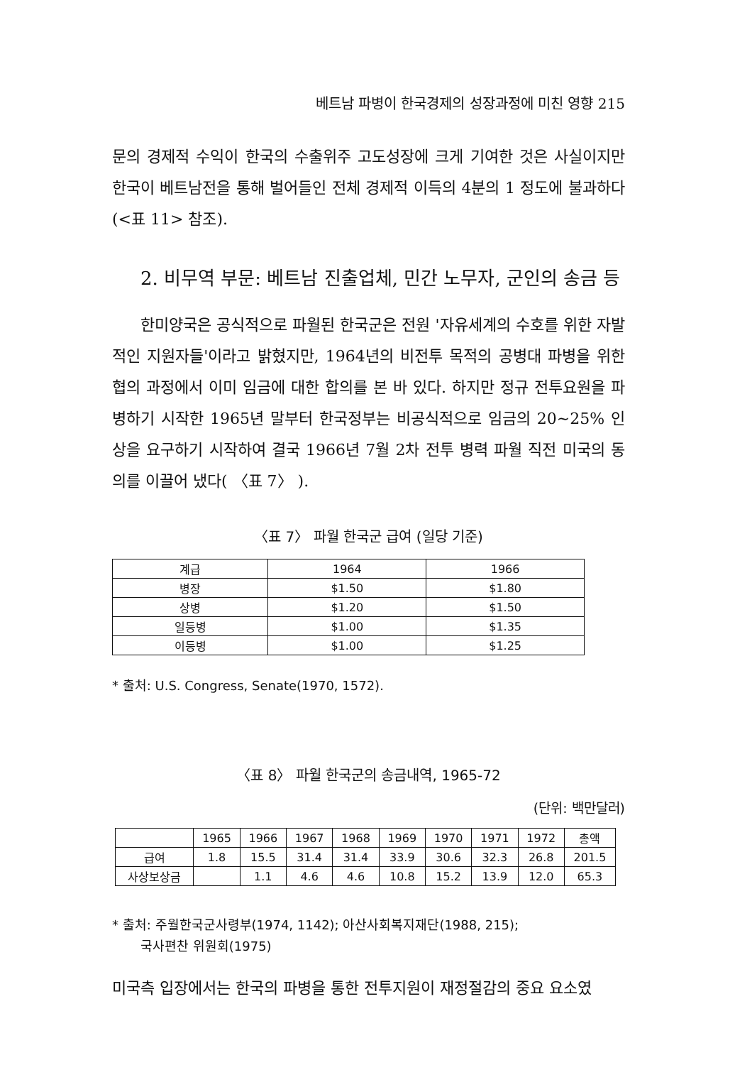베트남 파병이 한국경제의 성장과정에 미친 영향 215
문의 경제적 수익이 한국의 수출위주 고도성장에 크게 기여한 것은 사실이지만 한국이 베트남전을 통해 벌어들인 전체 경제적 이득의 4분의 1 정도에 불과하다(<표 11> 참조).
2. 비무역 부문: 베트남 진출업체, 민간 노무자, 군인의 송금 등
한미양국은 공식적으로 파월된 한국군은 전원 '자유세계의 수호를 위한 자발적인 지원자들'이라고 밝혔지만, 1964년의 비전투 목적의 공병대 파병을 위한 협의 과정에서 이미 임금에 대한 합의를 본 바 있다. 하지만 정규 전투요원을 파병하기 시작한 1965년 말부터 한국정부는 비공식적으로 임금의 20~25% 인상을 요구하기 시작하여 결국 1966년 7월 2차 전투 병력 파월 직전 미국의 동의를 이끌어 냈다( 〈표 7〉 ).
〈표 7〉 파월 한국군 급여 (일당 기준)
| 계급 | 1964 | 1966 |
| --- | --- | --- |
| 병장 | $1.50 | $1.80 |
| 상병 | $1.20 | $1.50 |
| 일등병 | $1.00 | $1.35 |
| 이등병 | $1.00 | $1.25 |
* 출처: U.S. Congress, Senate(1970, 1572).
〈표 8〉 파월 한국군의 송금내역, 1965-72
(단위: 백만달러)
| | 1965 | 1966 | 1967 | 1968 | 1969 | 1970 | 1971 | 1972 | 총액 |
| --- | --- | --- | --- | --- | --- | --- | --- | --- | --- |
| 급여 | 1.8 | 15.5 | 31.4 | 31.4 | 33.9 | 30.6 | 32.3 | 26.8 | 201.5 |
| 사상보상금 | | 1.1 | 4.6 | 4.6 | 10.8 | 15.2 | 13.9 | 12.0 | 65.3 |
* 출처: 주월한국군사령부(1974, 1142); 아산사회복지재단(1988, 215);
국사편찬 위원회(1975)
미국측 입장에서는 한국의 파병을 통한 전투지원이 재정절감의 중요 요소였